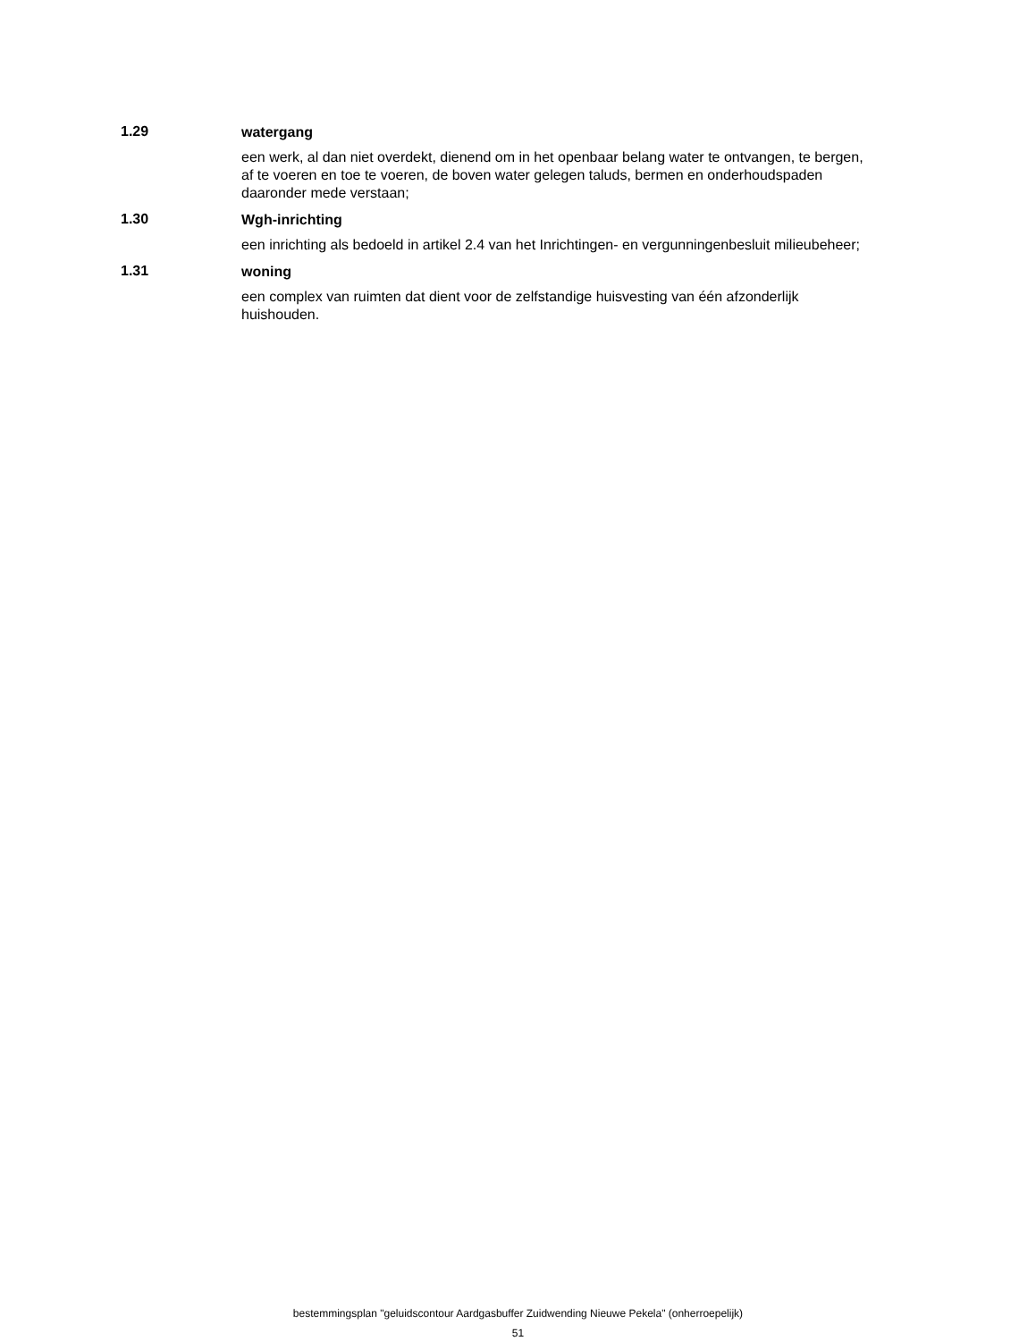1.29
watergang
een werk, al dan niet overdekt, dienend om in het openbaar belang water te ontvangen, te bergen, af te voeren en toe te voeren, de boven water gelegen taluds, bermen en onderhoudspaden daaronder mede verstaan;
1.30
Wgh-inrichting
een inrichting als bedoeld in artikel 2.4 van het Inrichtingen- en vergunningenbesluit milieubeheer;
1.31
woning
een complex van ruimten dat dient voor de zelfstandige huisvesting van één afzonderlijk huishouden.
bestemmingsplan "geluidscontour Aardgasbuffer Zuidwending Nieuwe Pekela" (onherroepelijk)
51